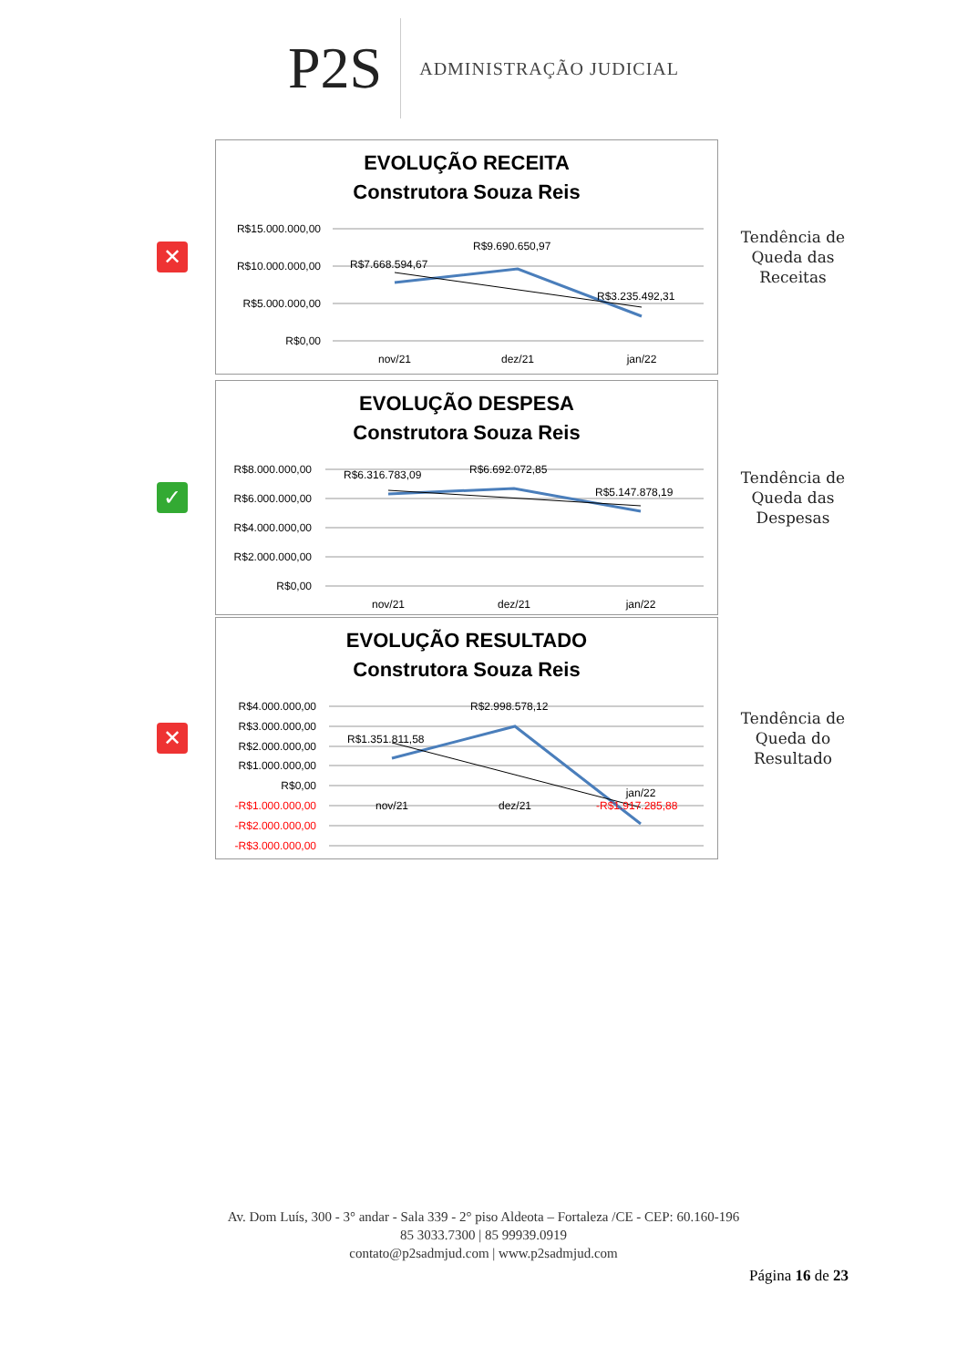P2S
ADMINISTRAÇÃO JUDICIAL
✕
EVOLUÇÃO RECEITA
Construtora Souza Reis
R$15.000.000,00
R$10.000.000,00
R$5.000.000,00
R$0,00
R$7.668.594,67
R$9.690.650,97
R$3.235.492,31
nov/21
dez/21
jan/22
Tendência de Queda das Receitas
✓
EVOLUÇÃO DESPESA
Construtora Souza Reis
R$8.000.000,00
R$6.000.000,00
R$4.000.000,00
R$2.000.000,00
R$0,00
R$6.316.783,09
R$6.692.072,85
R$5.147.878,19
nov/21
dez/21
jan/22
Tendência de Queda das Despesas
✕
EVOLUÇÃO RESULTADO
Construtora Souza Reis
R$4.000.000,00
R$3.000.000,00
R$2.000.000,00
R$1.000.000,00
R$0,00
-R$1.000.000,00
-R$2.000.000,00
-R$3.000.000,00
R$1.351.811,58
R$2.998.578,12
-R$1.917.285,88
nov/21
dez/21
jan/22
Tendência de Queda do Resultado
Av. Dom Luís, 300 - 3° andar - Sala 339 - 2° piso Aldeota – Fortaleza /CE - CEP: 60.160-196
85 3033.7300 | 85 99939.0919
contato@p2sadmjud.com | www.p2sadmjud.com
Página 16 de 23